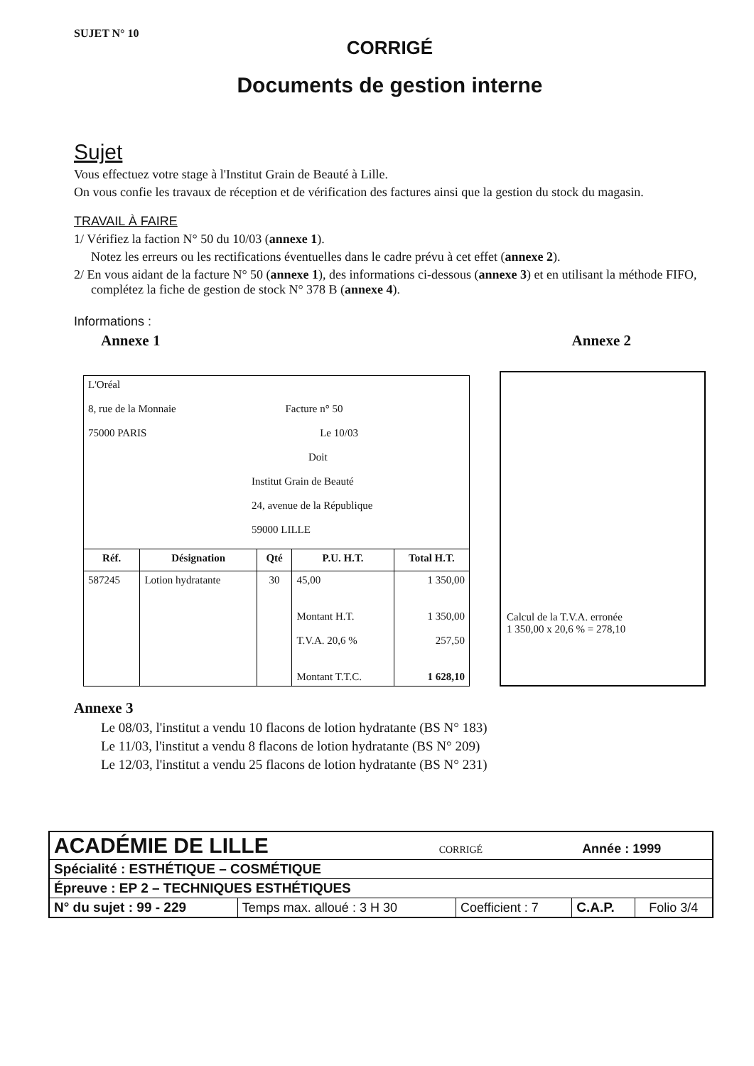SUJET N° 10
CORRIGÉ
Documents de gestion interne
Sujet
Vous effectuez votre stage à l'Institut Grain de Beauté à Lille.
On vous confie les travaux de réception et de vérification des factures ainsi que la gestion du stock du magasin.
TRAVAIL À FAIRE
1/ Vérifiez la faction N° 50 du 10/03 (annexe 1).
Notez les erreurs ou les rectifications éventuelles dans le cadre prévu à cet effet (annexe 2).
2/ En vous aidant de la facture N° 50 (annexe 1), des informations ci-dessous (annexe 3) et en utilisant la méthode FIFO, complétez la fiche de gestion de stock N° 378 B (annexe 4).
Informations :
Annexe 1 Annexe 2
| L'Oréal 8, rue de la Monnaie Facture n° 50 75000 PARIS Le 10/03 Doit Institut Grain de Beauté 24, avenue de la République 59000 LILLE | | | | |
| Réf. | Désignation | Qté | P.U. H.T. | Total H.T. |
| 587245 | Lotion hydratante | 30 | 45,00 Montant H.T. T.V.A. 20,6 % Montant T.T.C. | 1 350,00 1 350,00 257,50 1 628,10 |
Calcul de la T.V.A. erronée
1 350,00 x 20,6 % = 278,10
Annexe 3
Le 08/03, l'institut a vendu 10 flacons de lotion hydratante (BS N° 183)
Le 11/03, l'institut a vendu 8 flacons de lotion hydratante (BS N° 209)
Le 12/03, l'institut a vendu 25 flacons de lotion hydratante (BS N° 231)
| ACADÉMIE DE LILLE CORRIGÉ Année : 1999 | | | | |
| Spécialité : ESTHÉTIQUE – COSMÉTIQUE | | | | |
| Épreuve : EP 2 – TECHNIQUES ESTHÉTIQUES | | | | |
| N° du sujet : 99 - 229 | Temps max. alloué : 3 H 30 | Coefficient : 7 | C.A.P. | Folio 3/4 |